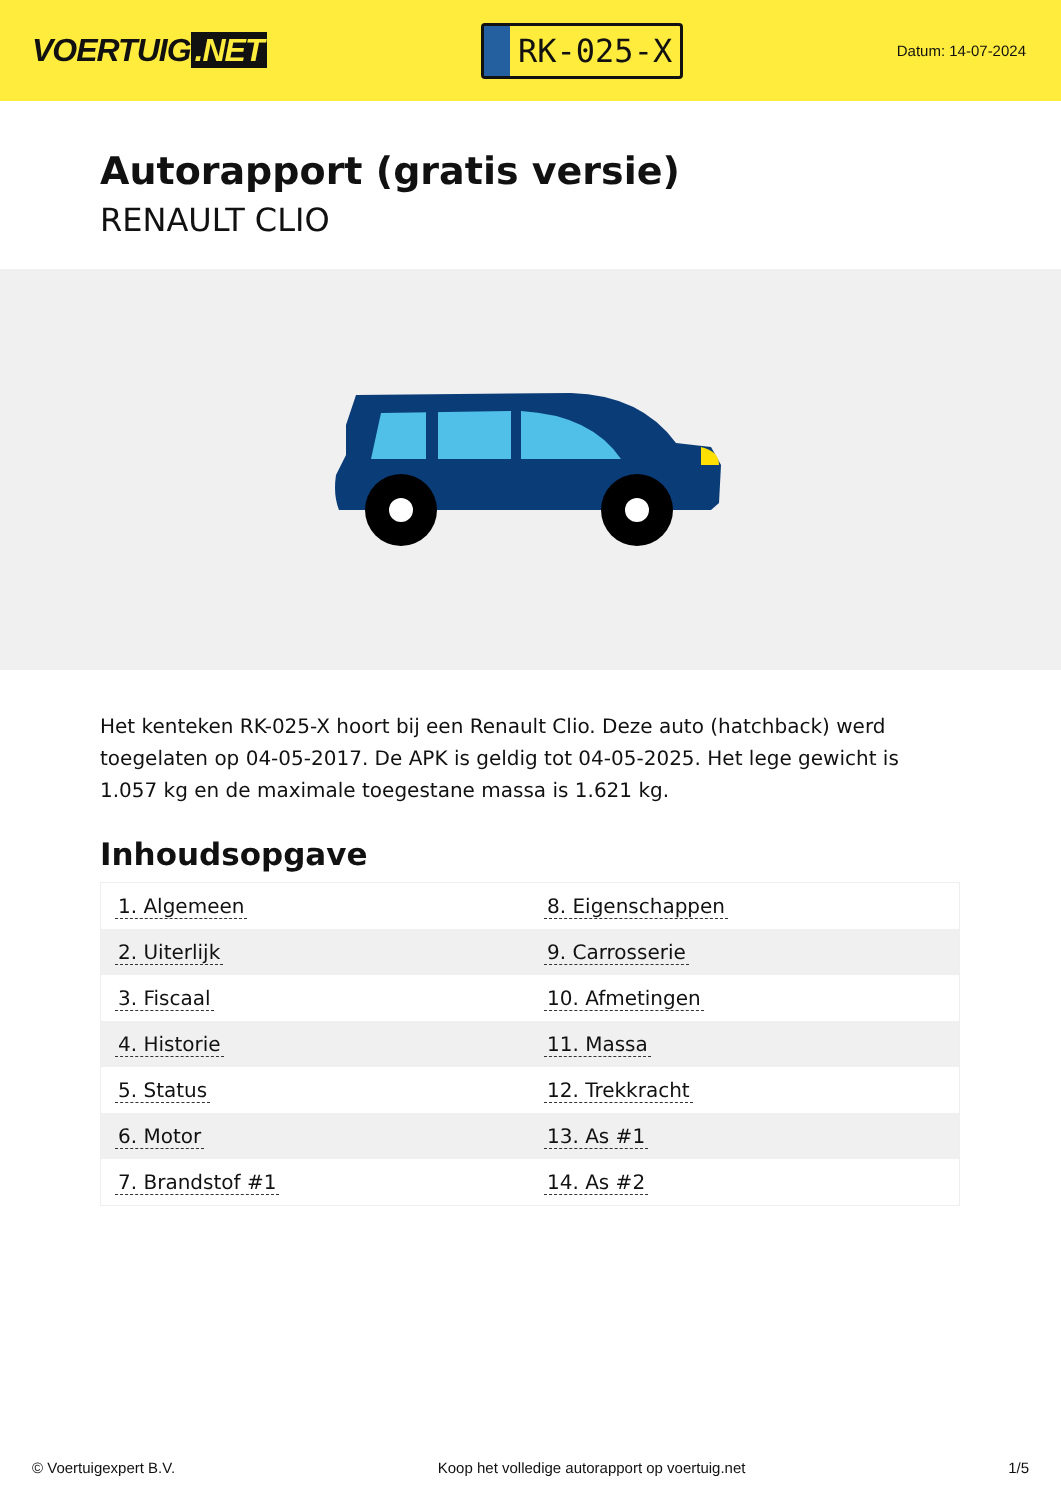VOERTUIG.NET
RK-025-X
Datum: 14-07-2024
Autorapport (gratis versie)
RENAULT CLIO
Het kenteken RK-025-X hoort bij een Renault Clio. Deze auto (hatchback) werd toegelaten op 04-05-2017. De APK is geldig tot 04-05-2025. Het lege gewicht is 1.057 kg en de maximale toegestane massa is 1.621 kg.
Inhoudsopgave
| 1. Algemeen | 8. Eigenschappen |
| 2. Uiterlijk | 9. Carrosserie |
| 3. Fiscaal | 10. Afmetingen |
| 4. Historie | 11. Massa |
| 5. Status | 12. Trekkracht |
| 6. Motor | 13. As #1 |
| 7. Brandstof #1 | 14. As #2 |
© Voertuigexpert B.V. Koop het volledige autorapport op voertuig.net 1/5